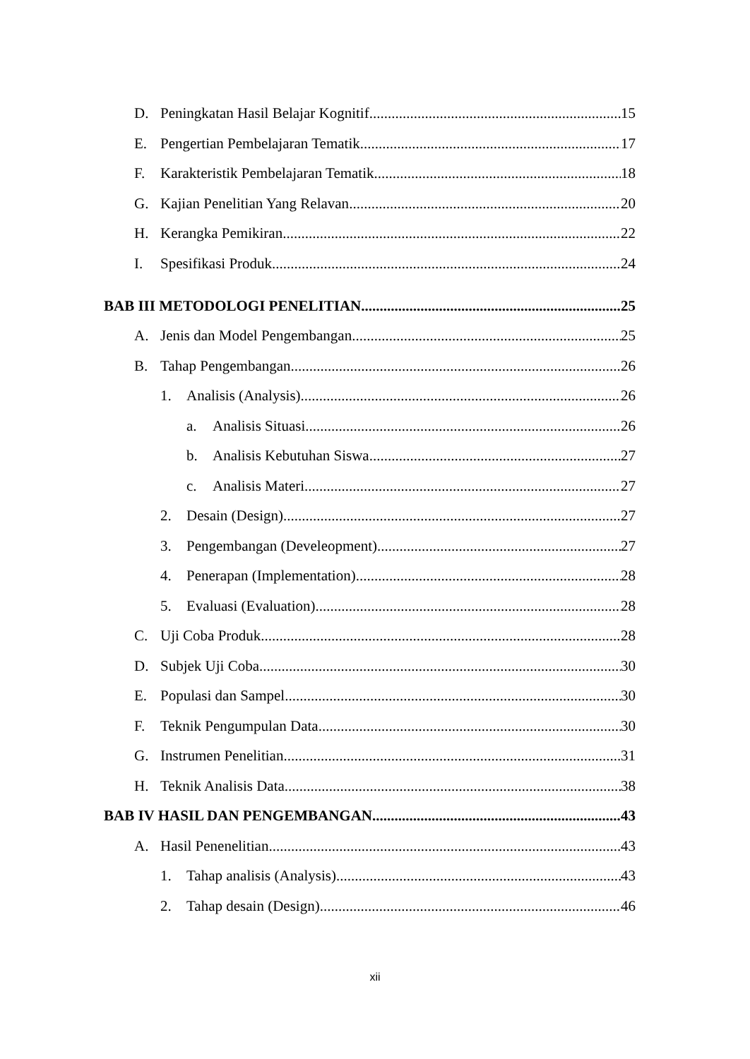D. Peningkatan Hasil Belajar Kognitif 15
E. Pengertian Pembelajaran Tematik 17
F. Karakteristik Pembelajaran Tematik 18
G. Kajian Penelitian Yang Relavan 20
H. Kerangka Pemikiran 22
I. Spesifikasi Produk 24
BAB III METODOLOGI PENELITIAN 25
A. Jenis dan Model Pengembangan 25
B. Tahap Pengembangan 26
1. Analisis (Analysis) 26
a. Analisis Situasi 26
b. Analisis Kebutuhan Siswa 27
c. Analisis Materi 27
2. Desain (Design) 27
3. Pengembangan (Develeopment) 27
4. Penerapan (Implementation) 28
5. Evaluasi (Evaluation) 28
C. Uji Coba Produk 28
D. Subjek Uji Coba 30
E. Populasi dan Sampel 30
F. Teknik Pengumpulan Data 30
G. Instrumen Penelitian 31
H. Teknik Analisis Data 38
BAB IV HASIL DAN PENGEMBANGAN 43
A. Hasil Penenelitian 43
1. Tahap analisis (Analysis) 43
2. Tahap desain (Design) 46
xii